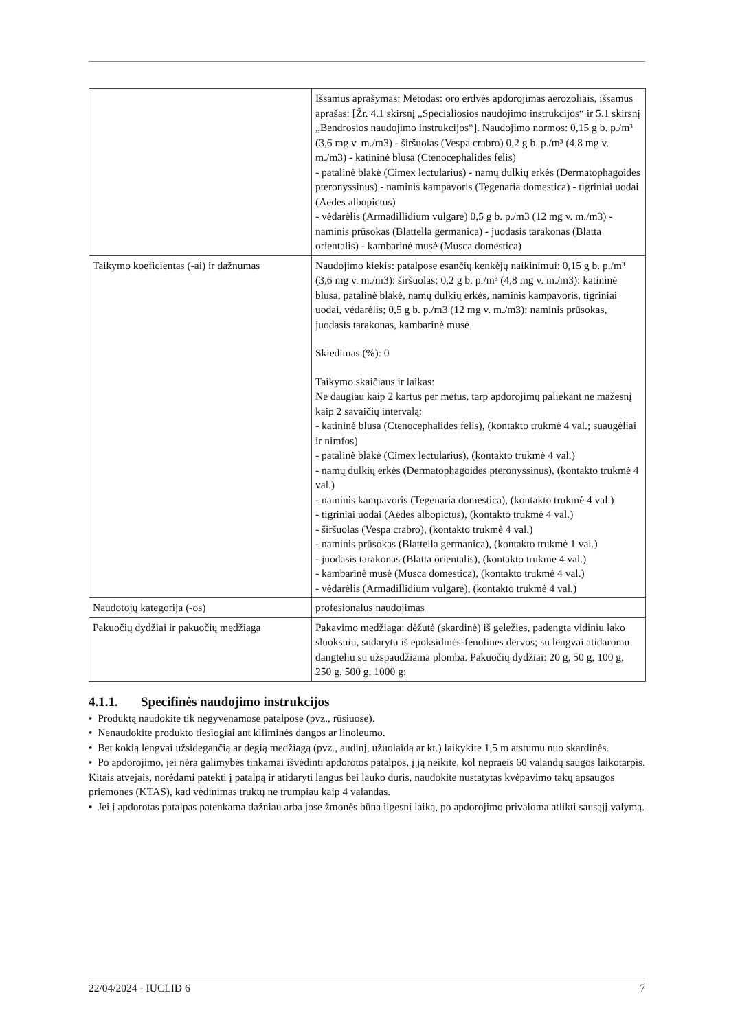| | Išsamus aprašymas: Metodas: oro erdvės apdorojimas aerozoliais, išsamus aprašas: [Žr. 4.1 skirsnį „Specialiosios naudojimo instrukcijos“ ir 5.1 skirsnį „Bendrosios naudojimo instrukcijos“]. Naudojimo normos: 0,15 g b. p./m³ (3,6 mg v. m./m3) - širšuolas (Vespa crabro) 0,2 g b. p./m³ (4,8 mg v. m./m3) - katininė blusa (Ctenocephalides felis) - patalinė blakė (Cimex lectularius) - namų dulkių erkės (Dermatophagoides pteronyssinus) - naminis kampavoris (Tegenaria domestica) - tigriniai uodai (Aedes albopictus) - vėdarėlis (Armadillidium vulgare) 0,5 g b. p./m3 (12 mg v. m./m3) - naminis prūsokas (Blattella germanica) - juodasis tarakonas (Blatta orientalis) - kambarinė musė (Musca domestica) |
| Taikymo koeficientas (-ai) ir dažnumas | Naudojimo kiekis: patalpose esančių kenkėjų naikinimui: 0,15 g b. p./m³ (3,6 mg v. m./m3): širšuolas; 0,2 g b. p./m³ (4,8 mg v. m./m3): katininė blusa, patalinė blakė, namų dulkių erkės, naminis kampavoris, tigriniai uodai, vėdarėlis; 0,5 g b. p./m3 (12 mg v. m./m3): naminis prūsokas, juodasis tarakonas, kambarinė musė Skiedimas (%): 0 Taikymo skaičiaus ir laikas: Ne daugiau kaip 2 kartus per metus, tarp apdorojimų paliekant ne mažesnį kaip 2 savaičių intervalą: - katininė blusa (Ctenocephalides felis), (kontakto trukmė 4 val.; suaugėliai ir nimfos) - patalinė blakė (Cimex lectularius), (kontakto trukmė 4 val.) - namų dulkių erkės (Dermatophagoides pteronyssinus), (kontakto trukmė 4 val.) - naminis kampavoris (Tegenaria domestica), (kontakto trukmė 4 val.) - tigriniai uodai (Aedes albopictus), (kontakto trukmė 4 val.) - širšuolas (Vespa crabro), (kontakto trukmė 4 val.) - naminis prūsokas (Blattella germanica), (kontakto trukmė 1 val.) - juodasis tarakonas (Blatta orientalis), (kontakto trukmė 4 val.) - kambarinė musė (Musca domestica), (kontakto trukmė 4 val.) - vėdarėlis (Armadillidium vulgare), (kontakto trukmė 4 val.) |
| Naudotojų kategorija (-os) | profesionalus naudojimas |
| Pakuočių dydžiai ir pakuočių medžiaga | Pakavimo medžiaga: dėžutė (skardinė) iš geležies, padengta vidiniu lako sluoksniu, sudarytu iš epoksidinės-fenolinės dervos; su lengvai atidaromu dangteliu su užspaudžiama plomba. Pakuočių dydžiai: 20 g, 50 g, 100 g, 250 g, 500 g, 1000 g; |
4.1.1. Specifinės naudojimo instrukcijos
• Produktą naudokite tik negyvenamose patalpose (pvz., rūsiuose).
• Nenaudokite produkto tiesiogiai ant kiliminės dangos ar linoleumo.
• Bet kokią lengvai užsidegančią ar degią medžiagą (pvz., audinį, užuolaidą ar kt.) laikykite 1,5 m atstumu nuo skardinės.
• Po apdorojimo, jei nėra galimybės tinkamai išvėdinti apdorotos patalpos, į ją neikite, kol nepraeis 60 valandų saugos laikotarpis. Kitais atvejais, norėdami patekti į patalpą ir atidaryti langus bei lauko duris, naudokite nustatytas kvėpavimo takų apsaugos priemones (KTAS), kad vėdinimas truktų ne trumpiau kaip 4 valandas.
• Jei į apdorotas patalpas patenkama dažniau arba jose žmonės būna ilgesnį laiką, po apdorojimo privaloma atlikti sausąjį valymą.
22/04/2024 - IUCLID 6 7